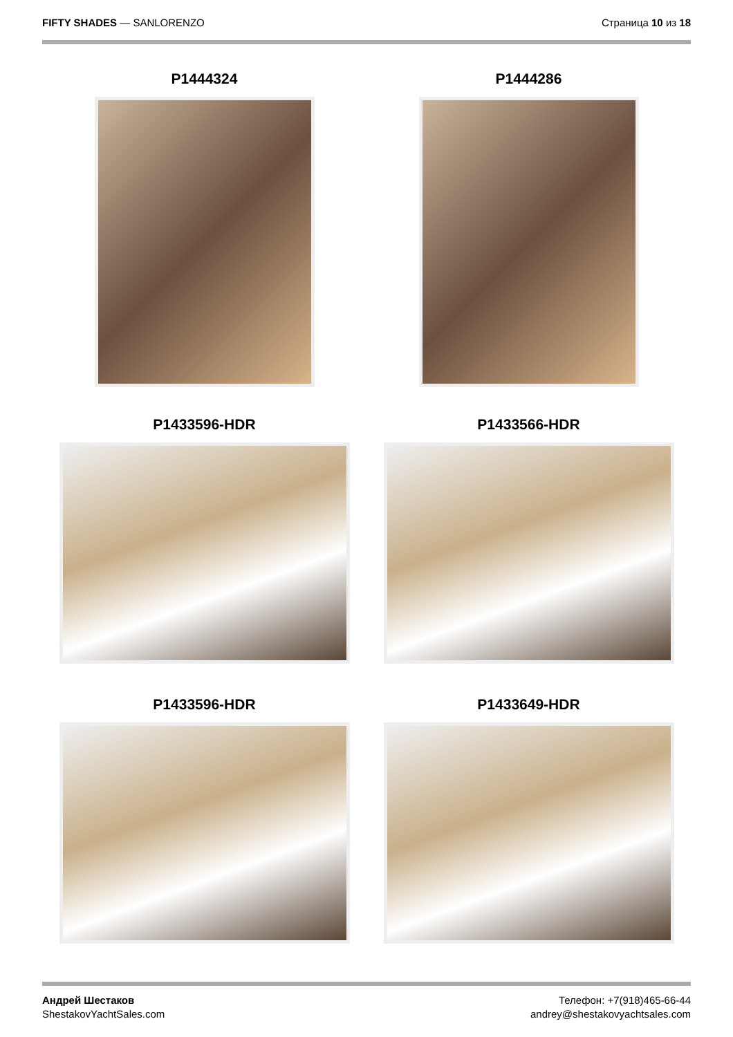FIFTY SHADES — SANLORENZO Страница 10 из 18
P1444324
P1444286
P1433596-HDR
P1433566-HDR
P1433596-HDR
P1433649-HDR
Андрей Шестаков
ShestakovYachtSales.com
Телефон: +7(918)465-66-44
andrey@shestakovyachtsales.com